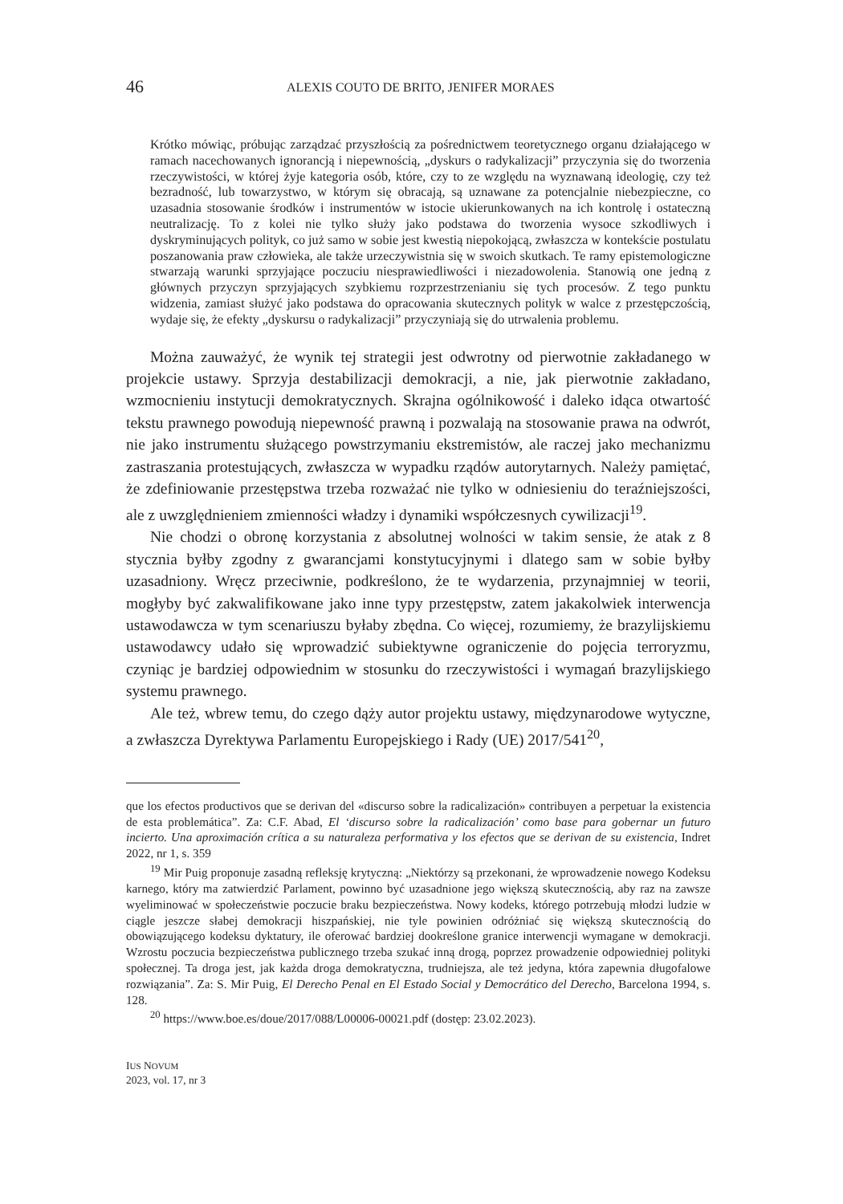46
ALEXIS COUTO DE BRITO, JENIFER MORAES
Krótko mówiąc, próbując zarządzać przyszłością za pośrednictwem teoretycznego organu działającego w ramach nacechowanych ignorancją i niepewnością, „dyskurs o radykalizacji” przyczynia się do tworzenia rzeczywistości, w której żyje kategoria osób, które, czy to ze względu na wyznawaną ideologię, czy też bezradność, lub towarzystwo, w którym się obracają, są uznawane za potencjalnie niebezpieczne, co uzasadnia stosowanie środków i instrumentów w istocie ukierunkowanych na ich kontrolę i ostateczną neutralizację. To z kolei nie tylko służy jako podstawa do tworzenia wysoce szkodliwych i dyskryminujących polityk, co już samo w sobie jest kwestią niepokojącą, zwłaszcza w kontekście postulatu poszanowania praw człowieka, ale także urzeczywistnia się w swoich skutkach. Te ramy epistemologiczne stwarzają warunki sprzyjające poczuciu niesprawiedliwości i niezadowolenia. Stanowią one jedną z głównych przyczyn sprzyjających szybkiemu rozprzestrzenianiu się tych procesów. Z tego punktu widzenia, zamiast służyć jako podstawa do opracowania skutecznych polityk w walce z przestępczością, wydaje się, że efekty „dyskursu o radykalizacji” przyczyniają się do utrwalenia problemu.
Można zauważyć, że wynik tej strategii jest odwrotny od pierwotnie zakładanego w projekcie ustawy. Sprzyja destabilizacji demokracji, a nie, jak pierwotnie zakładano, wzmocnieniu instytucji demokratycznych. Skrajna ogólnikowość i daleko idąca otwartość tekstu prawnego powodują niepewność prawną i pozwalają na stosowanie prawa na odwrót, nie jako instrumentu służącego powstrzymaniu ekstremistów, ale raczej jako mechanizmu zastraszania protestujących, zwłaszcza w wypadku rządów autorytarnych. Należy pamiętać, że zdefiniowanie przestępstwa trzeba rozważać nie tylko w odniesieniu do teraźniejszości, ale z uwzględnieniem zmienności władzy i dynamiki współczesnych cywilizacji<sup>19</sup>.
Nie chodzi o obronę korzystania z absolutnej wolności w takim sensie, że atak z 8 stycznia byłby zgodny z gwarancjami konstytucyjnymi i dlatego sam w sobie byłby uzasadniony. Wręcz przeciwnie, podkreślono, że te wydarzenia, przynajmniej w teorii, mogłyby być zakwalifikowane jako inne typy przestępstw, zatem jakakolwiek interwencja ustawodawcza w tym scenariuszu byłaby zbędna. Co więcej, rozumiemy, że brazylijskiemu ustawodawcy udało się wprowadzić subiektywne ograniczenie do pojęcia terroryzmu, czyniąc je bardziej odpowiednim w stosunku do rzeczywistości i wymagań brazylijskiego systemu prawnego.
Ale też, wbrew temu, do czego dąży autor projektu ustawy, międzynarodowe wytyczne, a zwłaszcza Dyrektywa Parlamentu Europejskiego i Rady (UE) 2017/541<sup>20</sup>,
que los efectos productivos que se derivan del «discurso sobre la radicalización» contribuyen a perpetuar la existencia de esta problemática”. Za: C.F. Abad, El ‘discurso sobre la radicalización’ como base para gobernar un futuro incierto. Una aproximación crítica a su naturaleza performativa y los efectos que se derivan de su existencia, Indret 2022, nr 1, s. 359
<sup>19</sup> Mir Puig proponuje zasadną refleksję krytyczną: „Niektórzy są przekonani, że wprowadzenie nowego Kodeksu karnego, który ma zatwierdzić Parlament, powinno być uzasadnione jego większą skutecznością, aby raz na zawsze wyeliminować w społeczeństwie poczucie braku bezpieczeństwa. Nowy kodeks, którego potrzebują młodzi ludzie w ciągle jeszcze słabej demokracji hiszpańskiej, nie tyle powinien odróżniać się większą skutecznością do obowiązującego kodeksu dyktatury, ile oferować bardziej dookreślone granice interwencji wymagane w demokracji. Wzrostu poczucia bezpieczeństwa publicznego trzeba szukać inną drogą, poprzez prowadzenie odpowiedniej polityki społecznej. Ta droga jest, jak każda droga demokratyczna, trudniejsza, ale też jedyna, która zapewnia długofalowe rozwiązania”. Za: S. Mir Puig, El Derecho Penal en El Estado Social y Democrático del Derecho, Barcelona 1994, s. 128.
<sup>20</sup> https://www.boe.es/doue/2017/088/L00006-00021.pdf (dostęp: 23.02.2023).
IUS NOVUM
2023, vol. 17, nr 3